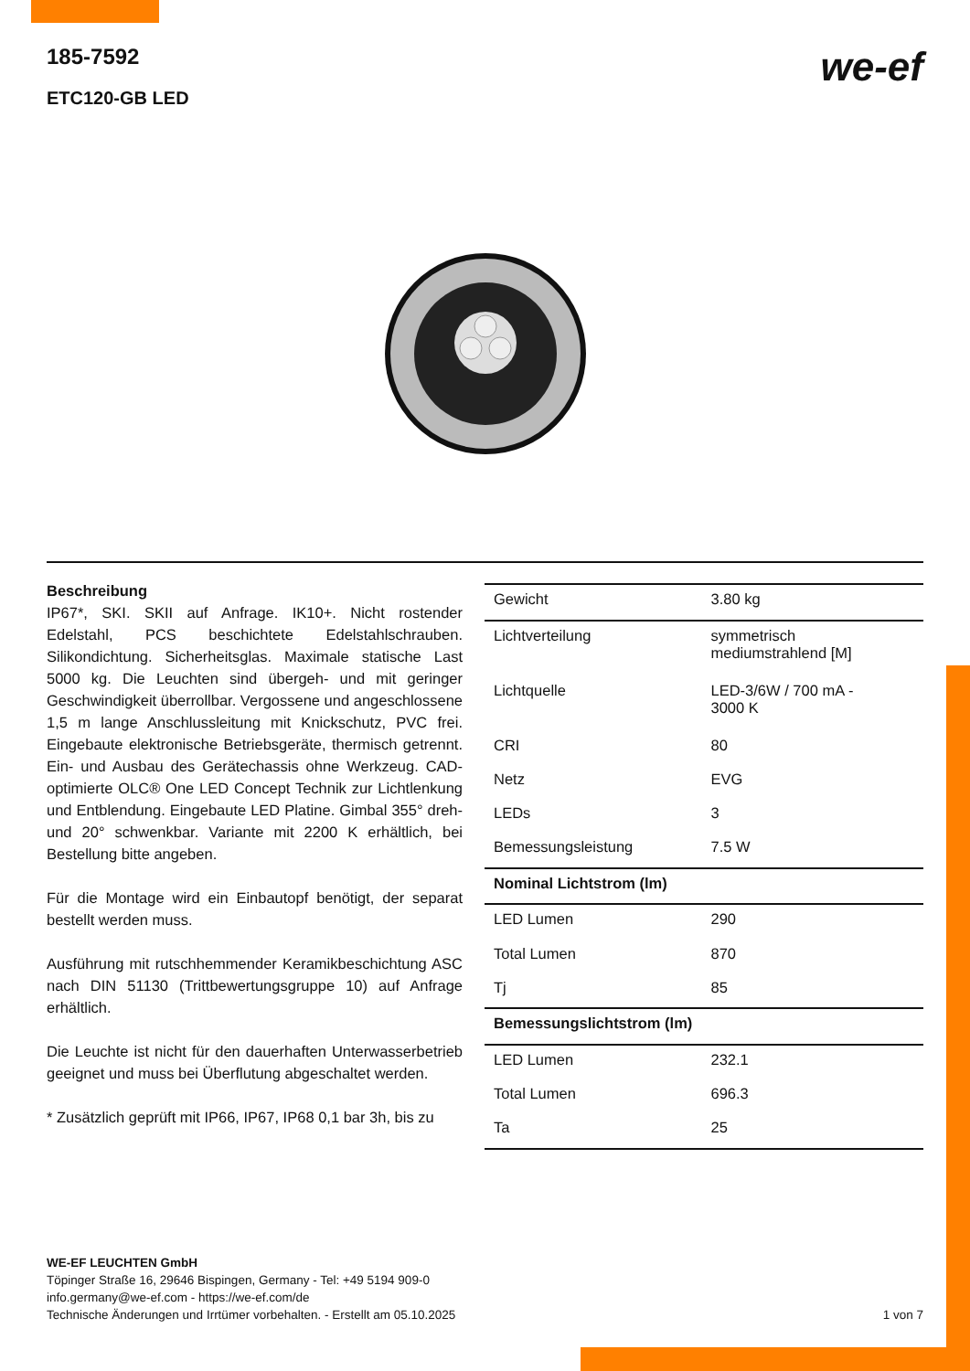we-ef
185-7592
ETC120-GB LED
Beschreibung
IP67*, SKI. SKII auf Anfrage. IK10+. Nicht rostender Edelstahl, PCS beschichtete Edelstahlschrauben. Silikondichtung. Sicherheitsglas. Maximale statische Last 5000 kg. Die Leuchten sind übergeh- und mit geringer Geschwindigkeit überrollbar. Vergossene und angeschlossene 1,5 m lange Anschlussleitung mit Knickschutz, PVC frei. Eingebaute elektronische Betriebsgeräte, thermisch getrennt. Ein- und Ausbau des Gerätechassis ohne Werkzeug. CAD-optimierte OLC® One LED Concept Technik zur Lichtlenkung und Entblendung. Eingebaute LED Platine. Gimbal 355° dreh- und 20° schwenkbar. Variante mit 2200 K erhältlich, bei Bestellung bitte angeben.
Für die Montage wird ein Einbautopf benötigt, der separat bestellt werden muss.
Ausführung mit rutschhemmender Keramikbeschichtung ASC nach DIN 51130 (Trittbewertungsgruppe 10) auf Anfrage erhältlich.
Die Leuchte ist nicht für den dauerhaften Unterwasserbetrieb geeignet und muss bei Überflutung abgeschaltet werden.
* Zusätzlich geprüft mit IP66, IP67, IP68 0,1 bar 3h, bis zu
| Gewicht | 3.80 kg |
| Lichtverteilung | symmetrisch mediumstrahlend [M] |
| Lichtquelle | LED-3/6W / 700 mA - 3000 K |
| CRI | 80 |
| Netz | EVG |
| LEDs | 3 |
| Bemessungsleistung | 7.5 W |
| Nominal Lichtstrom (lm) | |
| LED Lumen | 290 |
| Total Lumen | 870 |
| Tj | 85 |
| Bemessungslichtstrom (lm) | |
| LED Lumen | 232.1 |
| Total Lumen | 696.3 |
| Ta | 25 |
WE-EF LEUCHTEN GmbH
Töpinger Straße 16, 29646 Bispingen, Germany - Tel: +49 5194 909-0
info.germany@we-ef.com - https://we-ef.com/de
Technische Änderungen und Irrtümer vorbehalten. - Erstellt am 05.10.2025 1 von 7